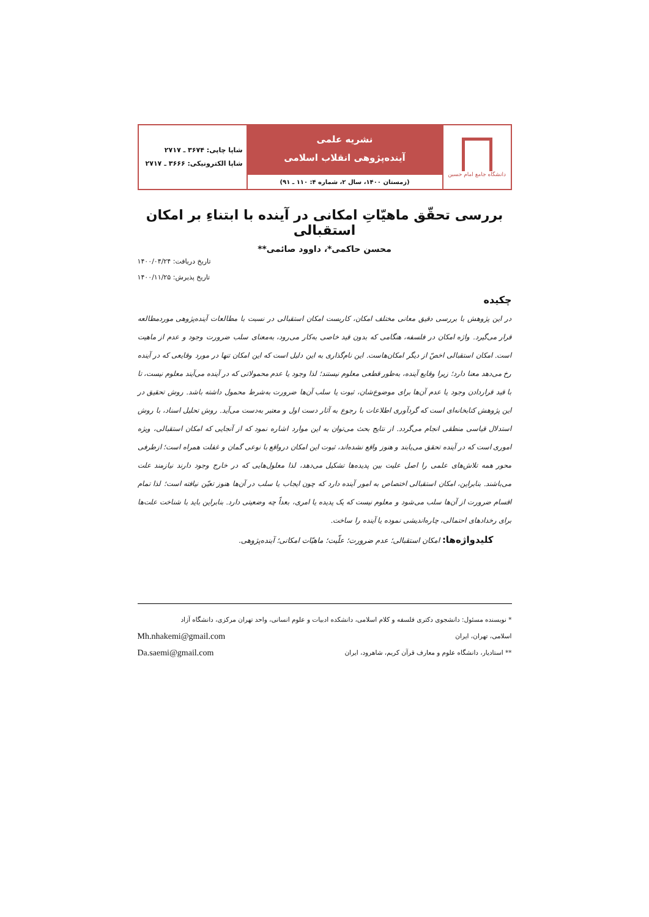دانشگاه جامع امام حسین
نشریه علمی
آینده‌پژوهی انقلاب اسلامی
(زمستان ۱۴۰۰، سال ۲، شماره ۴: ۱۱۰ ـ ۹۱)
شاپا چاپی: ۳۶۷۴ ـ ۲۷۱۷
شاپا الکترونیکی: ۳۶۶۶ ـ ۲۷۱۷
بررسی تحقّق ماهیّاتِ امکانی در آینده با ابتناءِ بر امکان استقبالی
محسن حاکمی*، داوود صائمی**
تاریخ دریافت: ۱۴۰۰/۰۴/۲۴
تاریخ پذیرش: ۱۴۰۰/۱۱/۲۵
چکیده
در این پژوهش با بررسی دقیق معانی مختلف امکان، کاربست امکان استقبالی در نسبت با مطالعات آینده‌پژوهی موردمطالعه قرار می‌گیرد. واژه امکان در فلسفه، هنگامی که بدون قید خاصی به‌کار می‌رود، به‌معنای سلب ضرورت وجود و عدم از ماهیت است. امکان استقبالی اخصّ از دیگر امکان‌هاست. این نام‌گذاری به این دلیل است که این امکان تنها در مورد وقایعی که در آینده رخ می‌دهد معنا دارد؛ زیرا وقایع آینده، به‌طور قطعی معلوم نیستند؛ لذا وجود یا عدم محمولاتی که در آینده می‌آیند معلوم نیست، تا با قید قراردادن وجود یا عدم آن‌ها برای موضوع‌شان، ثبوت یا سلب آن‌ها ضرورت به‌شرط محمول داشته باشد. روش تحقیق در این پژوهش کتابخانه‌ای است که گردآوری اطلاعات با رجوع به آثار دست اول و معتبر به‌دست می‌آید. روش تحلیل اسناد، با روش استدلال قیاسی منطقی انجام می‌گردد. از نتایج بحث می‌توان به این موارد اشاره نمود که از آنجایی که امکان استقبالی، ویژه اموری است که در آینده تحقق می‌یابند و هنوز واقع نشده‌اند، ثبوت این امکان درواقع با نوعی گمان و غفلت همراه است؛ ازطرفی محور همه تلاش‌های علمی را اصل علیت بین پدیده‌ها تشکیل می‌دهد، لذا معلول‌هایی که در خارج وجود دارند نیازمند علت می‌باشند. بنابراین، امکان استقبالی اختصاص به امور آینده دارد که چون ایجاب یا سلب در آن‌ها هنوز تعیّن نیافته است؛ لذا تمام اقسام ضرورت از آن‌ها سلب می‌شود و معلوم نیست که یک پدیده یا امری، بعداً چه وضعیتی دارد. بنابراین باید با شناخت علت‌ها برای رخدادهای احتمالی، چاره‌اندیشی نموده یا آینده را ساخت.
کلیدواژه‌ها: امکان استقبالی؛ عدم ضرورت؛ علّیت؛ ماهیّات امکانی؛ آینده‌پژوهی.
* نویسنده مسئول: دانشجوی دکتری فلسفه و کلام اسلامی، دانشکده ادبیات و علوم انسانی، واحد تهران مرکزی، دانشگاه آزاد
اسلامی، تهران، ایران Mh.nhakemi@gmail.com
** استادیار، دانشگاه علوم و معارف قرآن کریم، شاهرود، ایران Da.saemi@gmail.com